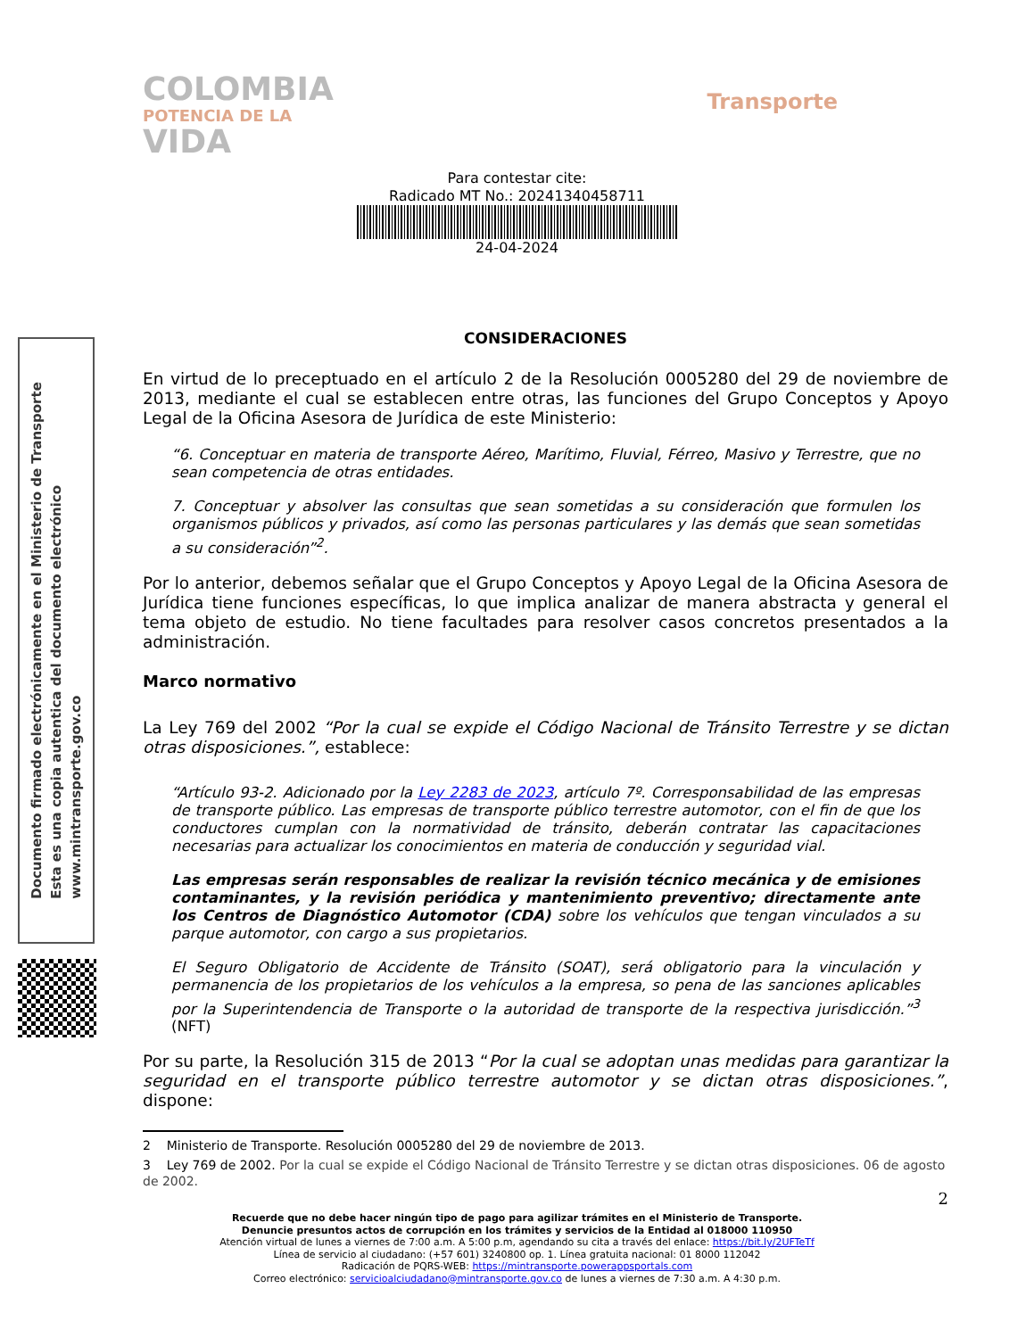COLOMBIA
POTENCIA DE LA
VIDA
Transporte
Para contestar cite:
Radicado MT No.: 20241340458711
24-04-2024
Documento firmado electrónicamente en el Ministerio de Transporte
Esta es una copia autentica del documento electrónico
www.mintransporte.gov.co
CONSIDERACIONES
En virtud de lo preceptuado en el artículo 2 de la Resolución 0005280 del 29 de noviembre de 2013, mediante el cual se establecen entre otras, las funciones del Grupo Conceptos y Apoyo Legal de la Oficina Asesora de Jurídica de este Ministerio:
“6. Conceptuar en materia de transporte Aéreo, Marítimo, Fluvial, Férreo, Masivo y Terrestre, que no sean competencia de otras entidades.
7. Conceptuar y absolver las consultas que sean sometidas a su consideración que formulen los organismos públicos y privados, así como las personas particulares y las demás que sean sometidas a su consideración”<sup>2</sup>.
Por lo anterior, debemos señalar que el Grupo Conceptos y Apoyo Legal de la Oficina Asesora de Jurídica tiene funciones específicas, lo que implica analizar de manera abstracta y general el tema objeto de estudio. No tiene facultades para resolver casos concretos presentados a la administración.
Marco normativo
La Ley 769 del 2002 “Por la cual se expide el Código Nacional de Tránsito Terrestre y se dictan otras disposiciones.”, establece:
“Artículo 93-2. Adicionado por la Ley 2283 de 2023, artículo 7º. Corresponsabilidad de las empresas de transporte público. Las empresas de transporte público terrestre automotor, con el fin de que los conductores cumplan con la normatividad de tránsito, deberán contratar las capacitaciones necesarias para actualizar los conocimientos en materia de conducción y seguridad vial.
Las empresas serán responsables de realizar la revisión técnico mecánica y de emisiones contaminantes, y la revisión periódica y mantenimiento preventivo; directamente ante los Centros de Diagnóstico Automotor (CDA) sobre los vehículos que tengan vinculados a su parque automotor, con cargo a sus propietarios.
El Seguro Obligatorio de Accidente de Tránsito (SOAT), será obligatorio para la vinculación y permanencia de los propietarios de los vehículos a la empresa, so pena de las sanciones aplicables por la Superintendencia de Transporte o la autoridad de transporte de la respectiva jurisdicción.”<sup>3</sup> (NFT)
Por su parte, la Resolución 315 de 2013 “Por la cual se adoptan unas medidas para garantizar la seguridad en el transporte público terrestre automotor y se dictan otras disposiciones.”, dispone:
2 Ministerio de Transporte. Resolución 0005280 del 29 de noviembre de 2013.
3 Ley 769 de 2002. Por la cual se expide el Código Nacional de Tránsito Terrestre y se dictan otras disposiciones. 06 de agosto de 2002.
2
Recuerde que no debe hacer ningún tipo de pago para agilizar trámites en el Ministerio de Transporte.
Denuncie presuntos actos de corrupción en los trámites y servicios de la Entidad al 018000 110950
Atención virtual de lunes a viernes de 7:00 a.m. A 5:00 p.m, agendando su cita a través del enlace: https://bit.ly/2UFTeTf
Línea de servicio al ciudadano: (+57 601) 3240800 op. 1. Línea gratuita nacional: 01 8000 112042
Radicación de PQRS-WEB: https://mintransporte.powerappsportals.com
Correo electrónico: servicioalciudadano@mintransporte.gov.co de lunes a viernes de 7:30 a.m. A 4:30 p.m.